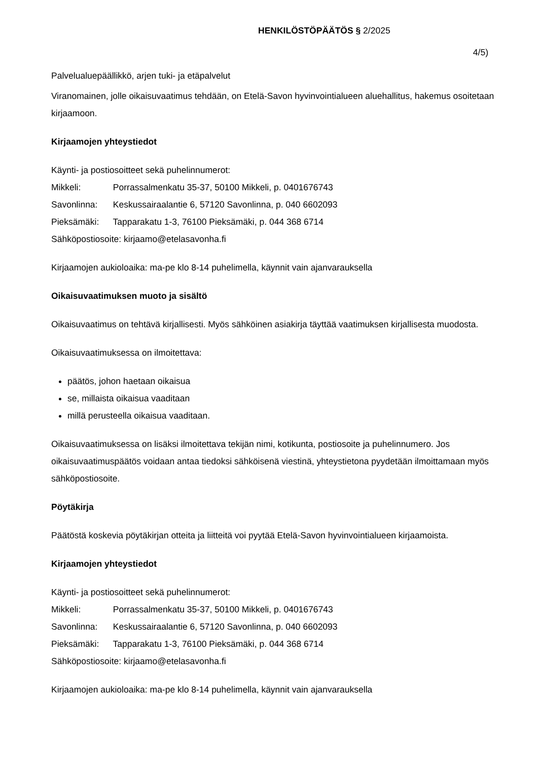HENKILÖSTÖPÄÄTÖS § 2/2025
4/5)
Palvelualuepäällikkö, arjen tuki- ja etäpalvelut
Viranomainen, jolle oikaisuvaatimus tehdään, on Etelä-Savon hyvinvointialueen aluehallitus, hakemus osoitetaan kirjaamoon.
Kirjaamojen yhteystiedot
Käynti- ja postiosoitteet sekä puhelinnumerot:
Mikkeli: Porrassalmenkatu 35-37, 50100 Mikkeli, p. 0401676743
Savonlinna: Keskussairaalantie 6, 57120 Savonlinna, p. 040 6602093
Pieksämäki: Tapparakatu 1-3, 76100 Pieksämäki, p. 044 368 6714
Sähköpostiosoite: kirjaamo@etelasavonha.fi
Kirjaamojen aukioloaika: ma-pe klo 8-14 puhelimella, käynnit vain ajanvarauksella
Oikaisuvaatimuksen muoto ja sisältö
Oikaisuvaatimus on tehtävä kirjallisesti. Myös sähköinen asiakirja täyttää vaatimuksen kirjallisesta muodosta.
Oikaisuvaatimuksessa on ilmoitettava:
päätös, johon haetaan oikaisua
se, millaista oikaisua vaaditaan
millä perusteella oikaisua vaaditaan.
Oikaisuvaatimuksessa on lisäksi ilmoitettava tekijän nimi, kotikunta, postiosoite ja puhelinnumero. Jos oikaisuvaatimuspäätös voidaan antaa tiedoksi sähköisenä viestinä, yhteystietona pyydetään ilmoittamaan myös sähköpostiosoite.
Pöytäkirja
Päätöstä koskevia pöytäkirjan otteita ja liitteitä voi pyytää Etelä-Savon hyvinvointialueen kirjaamoista.
Kirjaamojen yhteystiedot
Käynti- ja postiosoitteet sekä puhelinnumerot:
Mikkeli: Porrassalmenkatu 35-37, 50100 Mikkeli, p. 0401676743
Savonlinna: Keskussairaalantie 6, 57120 Savonlinna, p. 040 6602093
Pieksämäki: Tapparakatu 1-3, 76100 Pieksämäki, p. 044 368 6714
Sähköpostiosoite: kirjaamo@etelasavonha.fi
Kirjaamojen aukioloaika: ma-pe klo 8-14 puhelimella, käynnit vain ajanvarauksella